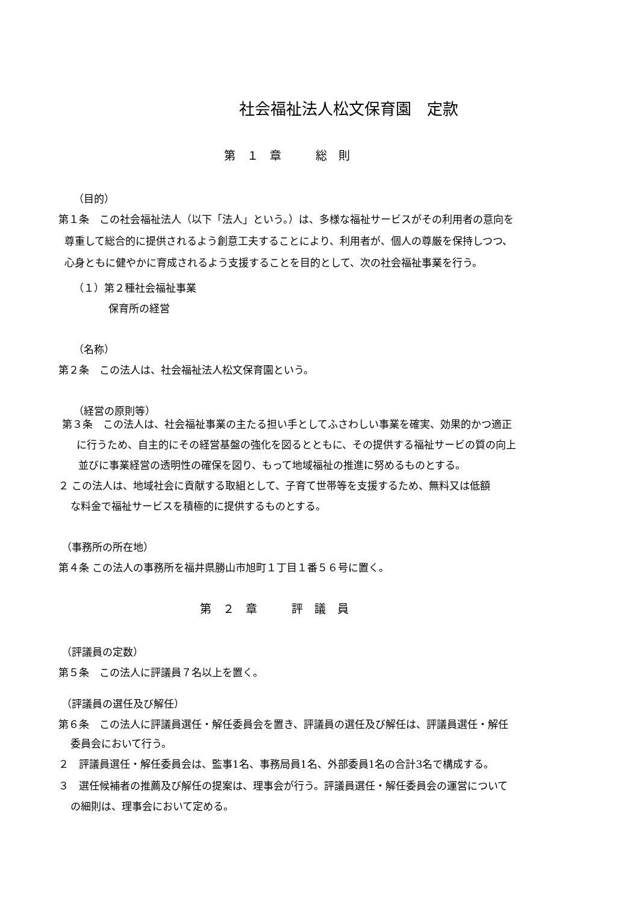社会福祉法人松文保育園　定款
第　１　章　　　総　則
（目的）
第１条　この社会福祉法人（以下「法人」という。）は、多様な福祉サービスがその利用者の意向を
尊重して総合的に提供されるよう創意工夫することにより、利用者が、個人の尊厳を保持しつつ、
心身ともに健やかに育成されるよう支援することを目的として、次の社会福祉事業を行う。
（１）第２種社会福祉事業
保育所の経営
（名称）
第２条　この法人は、社会福祉法人松文保育園という。
（経営の原則等）
第３条　この法人は、社会福祉事業の主たる担い手としてふさわしい事業を確実、効果的かつ適正
に行うため、自主的にその経営基盤の強化を図るとともに、その提供する福祉サービの質の向上
並びに事業経営の透明性の確保を図り、もって地域福祉の推進に努めるものとする。
２ この法人は、地域社会に貢献する取組として、子育て世帯等を支援するため、無料又は低額
な料金で福祉サービスを積極的に提供するものとする。
（事務所の所在地）
第４条 この法人の事務所を福井県勝山市旭町１丁目１番５６号に置く。
第　２　章　　　評　議　員
（評議員の定数）
第５条　この法人に評議員７名以上を置く。
（評議員の選任及び解任）
第６条　この法人に評議員選任・解任委員会を置き、評議員の選任及び解任は、評議員選任・解任
委員会において行う。
２　評議員選任・解任委員会は、監事1名、事務局員1名、外部委員1名の合計3名で構成する。
３　選任候補者の推薦及び解任の提案は、理事会が行う。評議員選任・解任委員会の運営について
の細則は、理事会において定める。